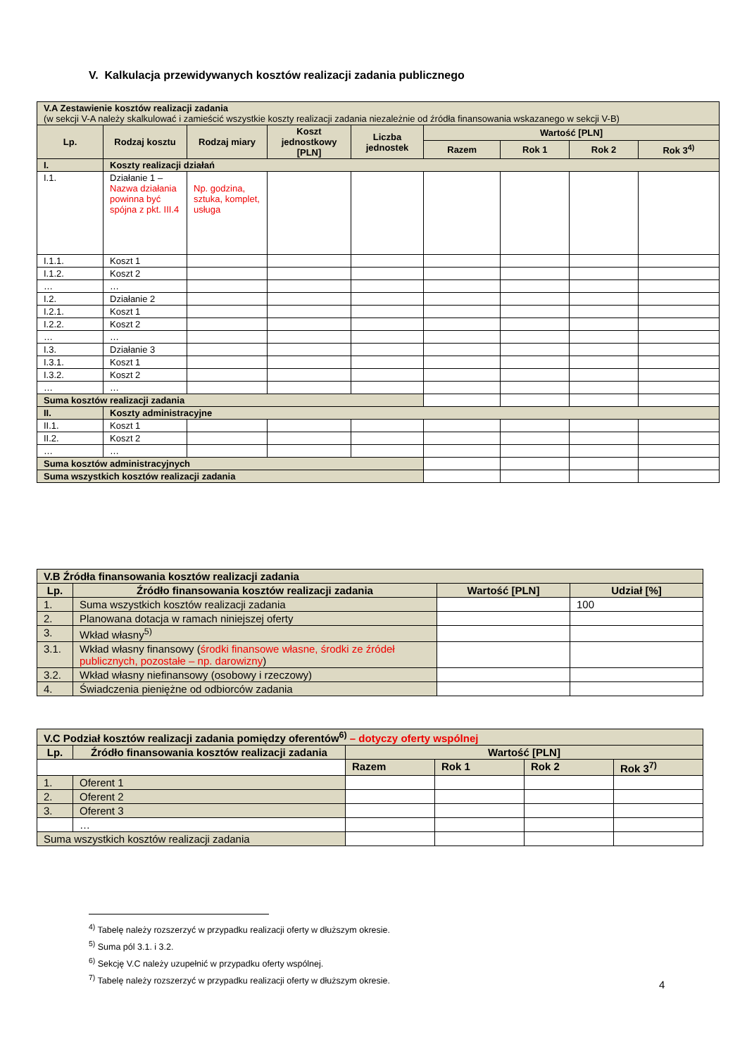V. Kalkulacja przewidywanych kosztów realizacji zadania publicznego
| V.A Zestawienie kosztów realizacji zadania (w sekcji V-A należy skalkulować i zamieścić wszystkie koszty realizacji zadania niezależnie od źródła finansowania wskazanego w sekcji V-B) | | | | | | | | |
| Lp. | Rodzaj kosztu | Rodzaj miary | Koszt jednostkowy [PLN] | Liczba jednostek | Wartość [PLN] | | | |
| | | | | | Razem | Rok 1 | Rok 2 | Rok 3<sup>4)</sup> |
| I. | Koszty realizacji działań | | | | | | | |
| I.1. | Działanie 1 – Nazwa działania powinna być spójna z pkt. III.4 | Np. godzina, sztuka, komplet, usługa | | | | | | |
| I.1.1. | Koszt 1 | | | | | | | |
| I.1.2. | Koszt 2 | | | | | | | |
| … | … | | | | | | | |
| I.2. | Działanie 2 | | | | | | | |
| I.2.1. | Koszt 1 | | | | | | | |
| I.2.2. | Koszt 2 | | | | | | | |
| … | … | | | | | | | |
| I.3. | Działanie 3 | | | | | | | |
| I.3.1. | Koszt 1 | | | | | | | |
| I.3.2. | Koszt 2 | | | | | | | |
| … | … | | | | | | | |
| Suma kosztów realizacji zadania | | | | | | | | |
| II. | Koszty administracyjne | | | | | | | |
| II.1. | Koszt 1 | | | | | | | |
| II.2. | Koszt 2 | | | | | | | |
| … | … | | | | | | | |
| Suma kosztów administracyjnych | | | | | | | | |
| Suma wszystkich kosztów realizacji zadania | | | | | | | | |
| V.B Źródła finansowania kosztów realizacji zadania | | | |
| Lp. | Źródło finansowania kosztów realizacji zadania | Wartość [PLN] | Udział [%] |
| 1. | Suma wszystkich kosztów realizacji zadania | | 100 |
| 2. | Planowana dotacja w ramach niniejszej oferty | | |
| 3. | Wkład własny<sup>5)</sup> | | |
| 3.1. | Wkład własny finansowy ( środki finansowe własne, środki ze źródeł publicznych, pozostałe – np. darowizny ) | | |
| 3.2. | Wkład własny niefinansowy (osobowy i rzeczowy) | | |
| 4. | Świadczenia pieniężne od odbiorców zadania | | |
| V.C Podział kosztów realizacji zadania pomiędzy oferentów<sup>6)</sup> – dotyczy oferty wspólnej | | | | | |
| Lp. | Źródło finansowania kosztów realizacji zadania | Wartość [PLN] | | | |
| | | Razem | Rok 1 | Rok 2 | Rok 3<sup>7)</sup> |
| 1. | Oferent 1 | | | | |
| 2. | Oferent 2 | | | | |
| 3. | Oferent 3 | | | | |
| | … | | | | |
| Suma wszystkich kosztów realizacji zadania | | | | | |
<sup>4)</sup> Tabelę należy rozszerzyć w przypadku realizacji oferty w dłuższym okresie.
<sup>5)</sup> Suma pól 3.1. i 3.2.
<sup>6)</sup> Sekcję V.C należy uzupełnić w przypadku oferty wspólnej.
<sup>7)</sup> Tabelę należy rozszerzyć w przypadku realizacji oferty w dłuższym okresie.
4